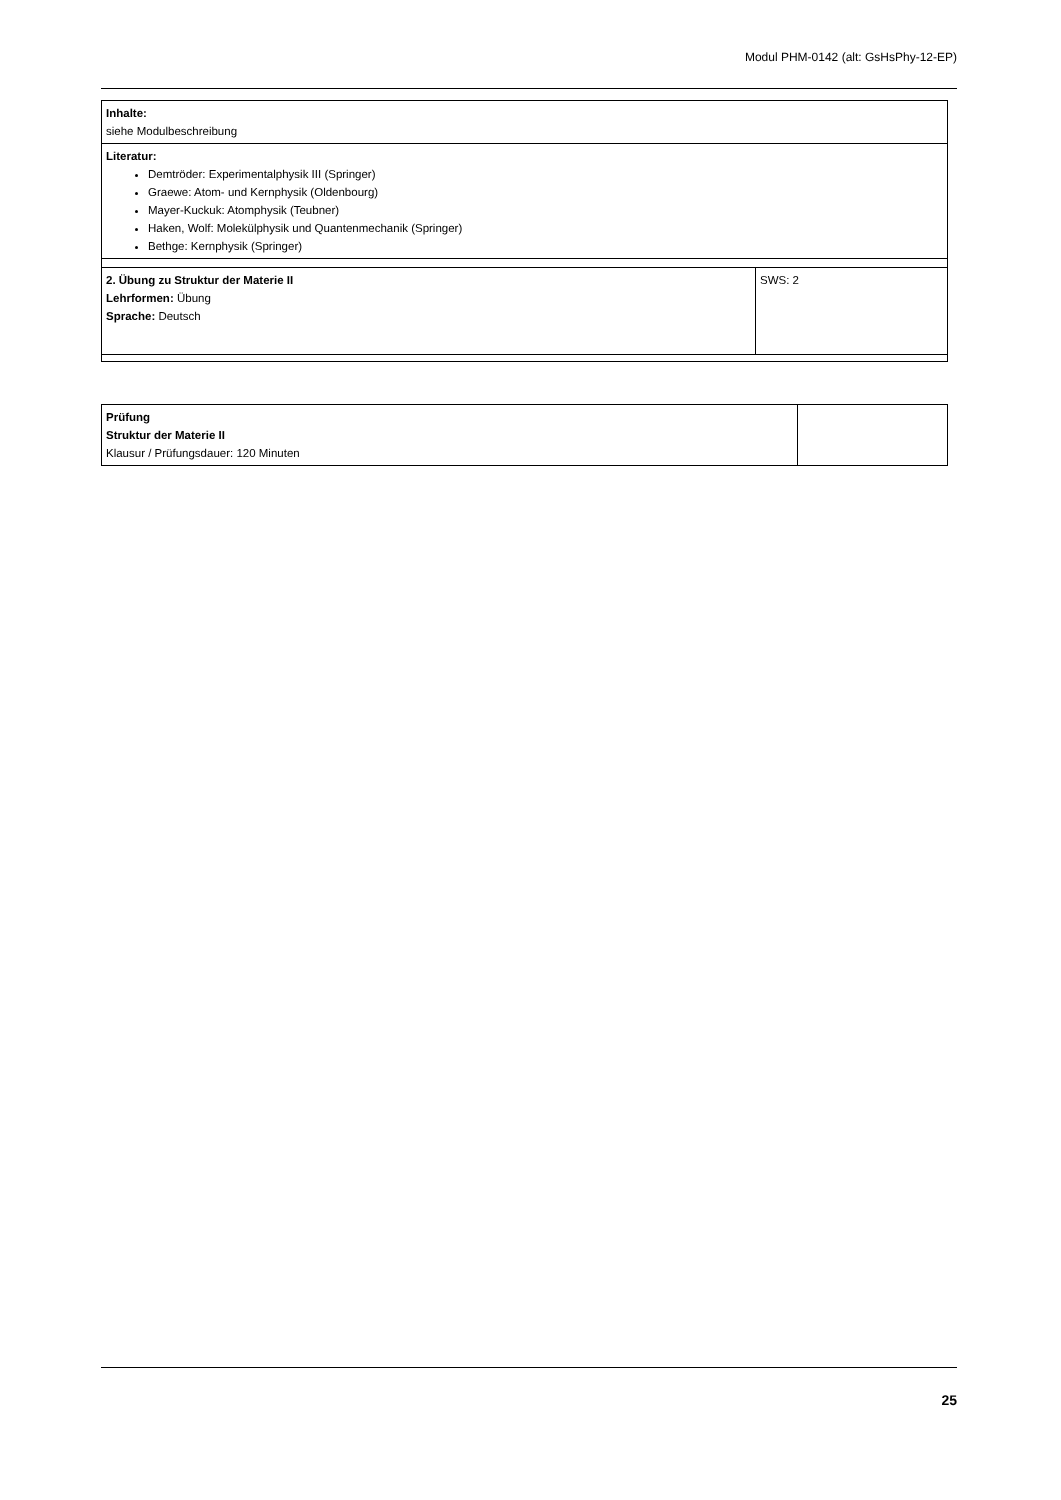Modul PHM-0142 (alt: GsHsPhy-12-EP)
| Inhalte: siehe Modulbeschreibung | |
| Literatur: Demtröder: Experimentalphysik III (Springer) Graewe: Atom- und Kernphysik (Oldenbourg) Mayer-Kuckuk: Atomphysik (Teubner) Haken, Wolf: Molekülphysik und Quantenmechanik (Springer) Bethge: Kernphysik (Springer) | |
| 2. Übung zu Struktur der Materie II Lehrformen: Übung Sprache: Deutsch | SWS: 2 |
| Prüfung Struktur der Materie II Klausur / Prüfungsdauer: 120 Minuten | |
25